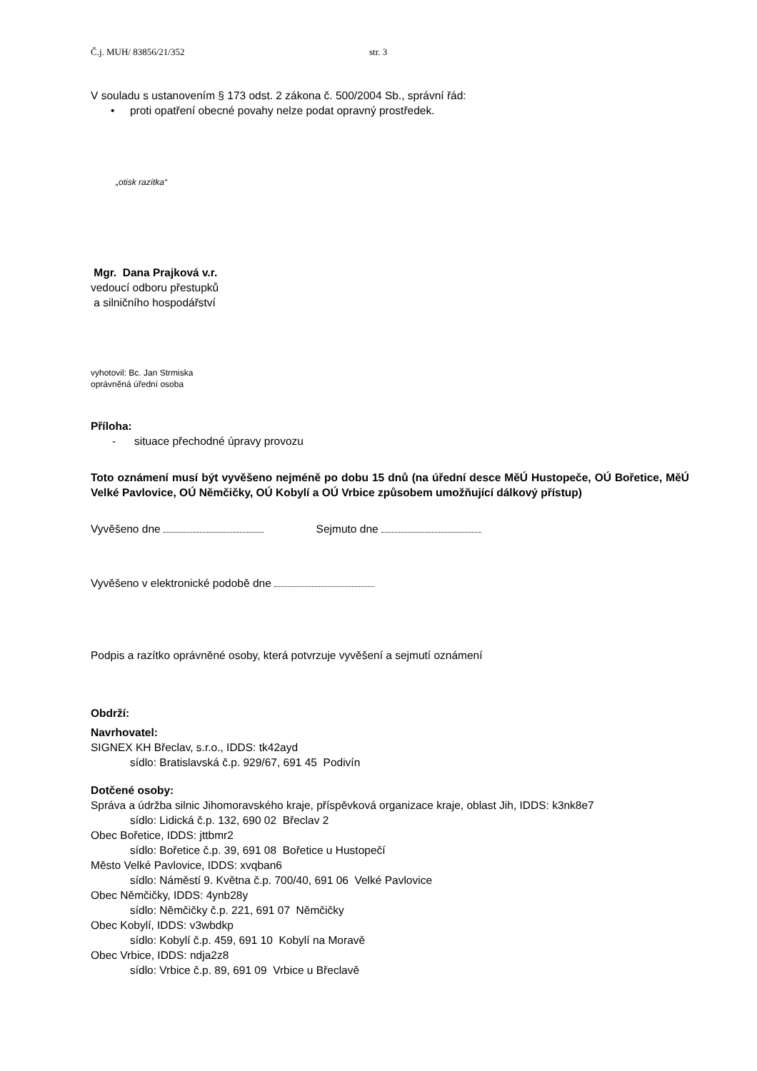Č.j. MUH/ 83856/21/352 str. 3
V souladu s ustanovením § 173 odst. 2 zákona č. 500/2004 Sb., správní řád:
• proti opatření obecné povahy nelze podat opravný prostředek.
„otisk razítka“
Mgr. Dana Prajková v.r.
vedoucí odboru přestupků
a silničního hospodářství
vyhotovil: Bc. Jan Strmiska
oprávněná úřední osoba
Příloha:
- situace přechodné úpravy provozu
Toto oznámení musí být vyvěšeno nejméně po dobu 15 dnů (na úřední desce MěÚ Hustopeče, OÚ Bořetice, MěÚ Velké Pavlovice, OÚ Němčičky, OÚ Kobylí a OÚ Vrbice způsobem umožňující dálkový přístup)
Vyvěšeno dne Sejmuto dne
Vyvěšeno v elektronické podobě dne
Podpis a razítko oprávněné osoby, která potvrzuje vyvěšení a sejmutí oznámení
Obdrží:
Navrhovatel:
SIGNEX KH Břeclav, s.r.o., IDDS: tk42ayd
sídlo: Bratislavská č.p. 929/67, 691 45 Podivín
Dotčené osoby:
Správa a údržba silnic Jihomoravského kraje, příspěvková organizace kraje, oblast Jih, IDDS: k3nk8e7
sídlo: Lidická č.p. 132, 690 02 Břeclav 2
Obec Bořetice, IDDS: jttbmr2
sídlo: Bořetice č.p. 39, 691 08 Bořetice u Hustopečí
Město Velké Pavlovice, IDDS: xvqban6
sídlo: Náměstí 9. Května č.p. 700/40, 691 06 Velké Pavlovice
Obec Němčičky, IDDS: 4ynb28y
sídlo: Němčičky č.p. 221, 691 07 Němčičky
Obec Kobylí, IDDS: v3wbdkp
sídlo: Kobylí č.p. 459, 691 10 Kobylí na Moravě
Obec Vrbice, IDDS: ndja2z8
sídlo: Vrbice č.p. 89, 691 09 Vrbice u Břeclavě